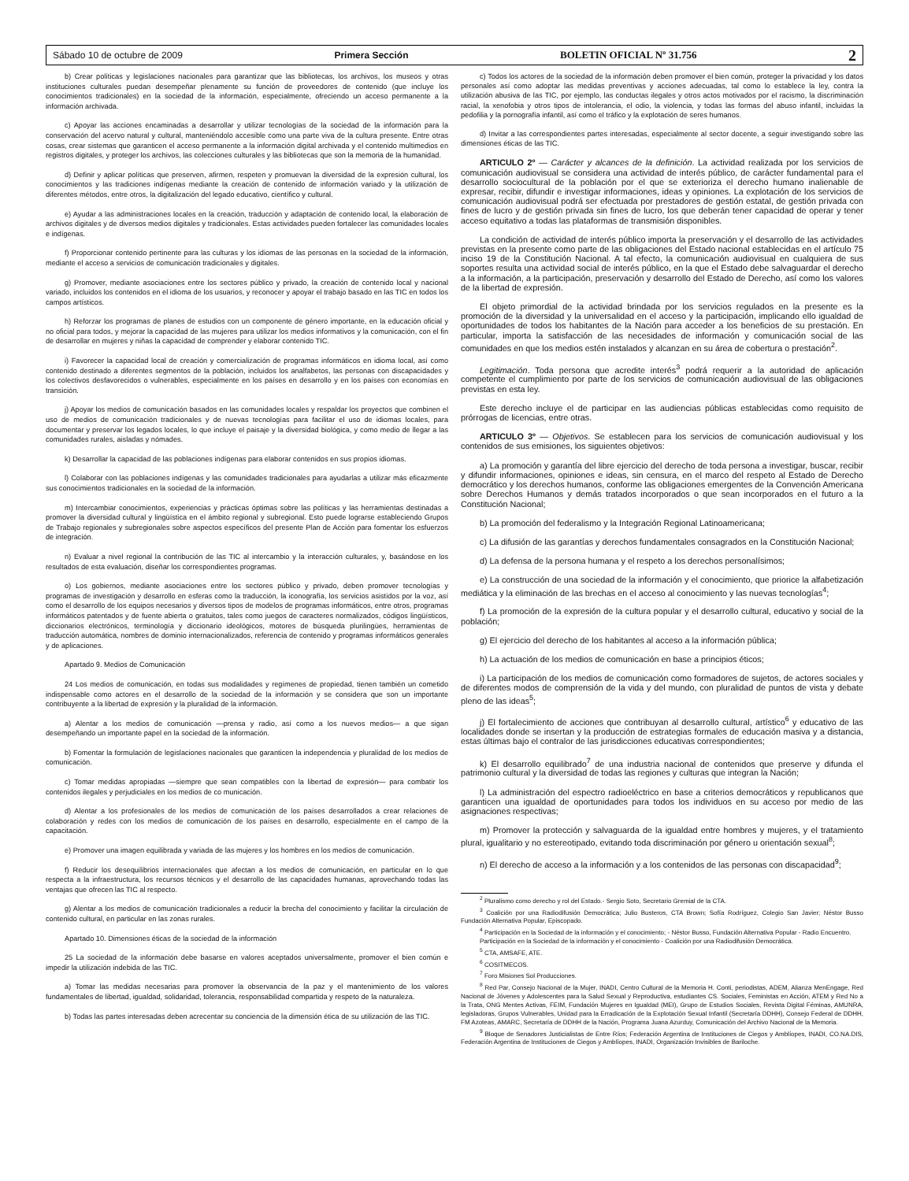Sábado 10 de octubre de 2009 Primera Sección BOLETIN OFICIAL Nº 31.756 2
b) Crear políticas y legislaciones nacionales para garantizar que las bibliotecas, los archivos, los museos y otras instituciones culturales puedan desempeñar plenamente su función de proveedores de contenido (que incluye los conocimientos tradicionales) en la sociedad de la información, especialmente, ofreciendo un acceso permanente a la información archivada.
c) Apoyar las acciones encaminadas a desarrollar y utilizar tecnologías de la sociedad de la información para la conservación del acervo natural y cultural, manteniéndolo accesible como una parte viva de la cultura presente. Entre otras cosas, crear sistemas que garanticen el acceso permanente a la información digital archivada y el contenido multimedios en registros digitales, y proteger los archivos, las colecciones culturales y las bibliotecas que son la memoria de la humanidad.
d) Definir y aplicar políticas que preserven, afirmen, respeten y promuevan la diversidad de la expresión cultural, los conocimientos y las tradiciones indígenas mediante la creación de contenido de información variado y la utilización de diferentes métodos, entre otros, la digitalización del legado educativo, científico y cultural.
e) Ayudar a las administraciones locales en la creación, traducción y adaptación de contenido local, la elaboración de archivos digitales y de diversos medios digitales y tradicionales. Estas actividades pueden fortalecer las comunidades locales e indígenas.
f) Proporcionar contenido pertinente para las culturas y los idiomas de las personas en la sociedad de la información, mediante el acceso a servicios de comunicación tradicionales y digitales.
g) Promover, mediante asociaciones entre los sectores público y privado, la creación de contenido local y nacional variado, incluidos los contenidos en el idioma de los usuarios, y reconocer y apoyar el trabajo basado en las TIC en todos los campos artísticos.
h) Reforzar los programas de planes de estudios con un componente de género importante, en la educación oficial y no oficial para todos, y mejorar la capacidad de las mujeres para utilizar los medios informativos y la comunicación, con el fin de desarrollar en mujeres y niñas la capacidad de comprender y elaborar contenido TIC.
i) Favorecer la capacidad local de creación y comercialización de programas informáticos en idioma local, así como contenido destinado a diferentes segmentos de la población, incluidos los analfabetos, las personas con discapacidades y los colectivos desfavorecidos o vulnerables, especialmente en los países en desarrollo y en los países con economías en transición.
j) Apoyar los medios de comunicación basados en las comunidades locales y respaldar los proyectos que combinen el uso de medios de comunicación tradicionales y de nuevas tecnologías para facilitar el uso de idiomas locales, para documentar y preservar los legados locales, lo que incluye el paisaje y la diversidad biológica, y como medio de llegar a las comunidades rurales, aisladas y nómades.
k) Desarrollar la capacidad de las poblaciones indígenas para elaborar contenidos en sus propios idiomas.
l) Colaborar con las poblaciones indígenas y las comunidades tradicionales para ayudarlas a utilizar más eficazmente sus conocimientos tradicionales en la sociedad de la información.
m) Intercambiar conocimientos, experiencias y prácticas óptimas sobre las políticas y las herramientas destinadas a promover la diversidad cultural y lingüística en el ámbito regional y subregional. Esto puede lograrse estableciendo Grupos de Trabajo regionales y subregionales sobre aspectos específicos del presente Plan de Acción para fomentar los esfuerzos de integración.
n) Evaluar a nivel regional la contribución de las TIC al intercambio y la interacción culturales, y, basándose en los resultados de esta evaluación, diseñar los correspondientes programas.
o) Los gobiernos, mediante asociaciones entre los sectores público y privado, deben promover tecnologías y programas de investigación y desarrollo en esferas como la traducción, la iconografía, los servicios asistidos por la voz, así como el desarrollo de los equipos necesarios y diversos tipos de modelos de programas informáticos, entre otros, programas informáticos patentados y de fuente abierta o gratuitos, tales como juegos de caracteres normalizados, códigos lingüísticos, diccionarios electrónicos, terminología y diccionario ideológicos, motores de búsqueda plurilingües, herramientas de traducción automática, nombres de dominio internacionalizados, referencia de contenido y programas informáticos generales y de aplicaciones.
Apartado 9. Medios de Comunicación
24 Los medios de comunicación, en todas sus modalidades y regímenes de propiedad, tienen también un cometido indispensable como actores en el desarrollo de la sociedad de la información y se considera que son un importante contribuyente a la libertad de expresión y la pluralidad de la información.
a) Alentar a los medios de comunicación —prensa y radio, así como a los nuevos medios— a que sigan desempeñando un importante papel en la sociedad de la información.
b) Fomentar la formulación de legislaciones nacionales que garanticen la independencia y pluralidad de los medios de comunicación.
c) Tomar medidas apropiadas —siempre que sean compatibles con la libertad de expresión— para combatir los contenidos ilegales y perjudiciales en los medios de co municación.
d) Alentar a los profesionales de los medios de comunicación de los países desarrollados a crear relaciones de colaboración y redes con los medios de comunicación de los países en desarrollo, especialmente en el campo de la capacitación.
e) Promover una imagen equilibrada y variada de las mujeres y los hombres en los medios de comunicación.
f) Reducir los desequilibrios internacionales que afectan a los medios de comunicación, en particular en lo que respecta a la infraestructura, los recursos técnicos y el desarrollo de las capacidades humanas, aprovechando todas las ventajas que ofrecen las TIC al respecto.
g) Alentar a los medios de comunicación tradicionales a reducir la brecha del conocimiento y facilitar la circulación de contenido cultural, en particular en las zonas rurales.
Apartado 10. Dimensiones éticas de la sociedad de la información
25 La sociedad de la información debe basarse en valores aceptados universalmente, promover el bien común e impedir la utilización indebida de las TIC.
a) Tomar las medidas necesarias para promover la observancia de la paz y el mantenimiento de los valores fundamentales de libertad, igualdad, solidaridad, tolerancia, responsabilidad compartida y respeto de la naturaleza.
b) Todas las partes interesadas deben acrecentar su conciencia de la dimensión ética de su utilización de las TIC.
c) Todos los actores de la sociedad de la información deben promover el bien común, proteger la privacidad y los datos personales así como adoptar las medidas preventivas y acciones adecuadas, tal como lo establece la ley, contra la utilización abusiva de las TIC, por ejemplo, las conductas ilegales y otros actos motivados por el racismo, la discriminación racial, la xenofobia y otros tipos de intolerancia, el odio, la violencia, y todas las formas del abuso infantil, incluidas la pedofilia y la pornografía infantil, así como el tráfico y la explotación de seres humanos.
d) Invitar a las correspondientes partes interesadas, especialmente al sector docente, a seguir investigando sobre las dimensiones éticas de las TIC.
ARTICULO 2º — Carácter y alcances de la definición. La actividad realizada por los servicios de comunicación audiovisual se considera una actividad de interés público, de carácter fundamental para el desarrollo sociocultural de la población por el que se exterioriza el derecho humano inalienable de expresar, recibir, difundir e investigar informaciones, ideas y opiniones. La explotación de los servicios de comunicación audiovisual podrá ser efectuada por prestadores de gestión estatal, de gestión privada con fines de lucro y de gestión privada sin fines de lucro, los que deberán tener capacidad de operar y tener acceso equitativo a todas las plataformas de transmisión disponibles.
La condición de actividad de interés público importa la preservación y el desarrollo de las actividades previstas en la presente como parte de las obligaciones del Estado nacional establecidas en el artículo 75 inciso 19 de la Constitución Nacional. A tal efecto, la comunicación audiovisual en cualquiera de sus soportes resulta una actividad social de interés público, en la que el Estado debe salvaguardar el derecho a la información, a la participación, preservación y desarrollo del Estado de Derecho, así como los valores de la libertad de expresión.
El objeto primordial de la actividad brindada por los servicios regulados en la presente es la promoción de la diversidad y la universalidad en el acceso y la participación, implicando ello igualdad de oportunidades de todos los habitantes de la Nación para acceder a los beneficios de su prestación. En particular, importa la satisfacción de las necesidades de información y comunicación social de las comunidades en que los medios estén instalados y alcanzan en su área de cobertura o prestación<sup>2</sup>.
Legitimación. Toda persona que acredite interés<sup>3</sup> podrá requerir a la autoridad de aplicación competente el cumplimiento por parte de los servicios de comunicación audiovisual de las obligaciones previstas en esta ley.
Este derecho incluye el de participar en las audiencias públicas establecidas como requisito de prórrogas de licencias, entre otras.
ARTICULO 3º — Objetivos. Se establecen para los servicios de comunicación audiovisual y los contenidos de sus emisiones, los siguientes objetivos:
a) La promoción y garantía del libre ejercicio del derecho de toda persona a investigar, buscar, recibir y difundir informaciones, opiniones e ideas, sin censura, en el marco del respeto al Estado de Derecho democrático y los derechos humanos, conforme las obligaciones emergentes de la Convención Americana sobre Derechos Humanos y demás tratados incorporados o que sean incorporados en el futuro a la Constitución Nacional;
b) La promoción del federalismo y la Integración Regional Latinoamericana;
c) La difusión de las garantías y derechos fundamentales consagrados en la Constitución Nacional;
d) La defensa de la persona humana y el respeto a los derechos personalísimos;
e) La construcción de una sociedad de la información y el conocimiento, que priorice la alfabetización mediática y la eliminación de las brechas en el acceso al conocimiento y las nuevas tecnologías<sup>4</sup>;
f) La promoción de la expresión de la cultura popular y el desarrollo cultural, educativo y social de la población;
g) El ejercicio del derecho de los habitantes al acceso a la información pública;
h) La actuación de los medios de comunicación en base a principios éticos;
i) La participación de los medios de comunicación como formadores de sujetos, de actores sociales y de diferentes modos de comprensión de la vida y del mundo, con pluralidad de puntos de vista y debate pleno de las ideas<sup>5</sup>;
j) El fortalecimiento de acciones que contribuyan al desarrollo cultural, artístico<sup>6</sup> y educativo de las localidades donde se insertan y la producción de estrategias formales de educación masiva y a distancia, estas últimas bajo el contralor de las jurisdicciones educativas correspondientes;
k) El desarrollo equilibrado<sup>7</sup> de una industria nacional de contenidos que preserve y difunda el patrimonio cultural y la diversidad de todas las regiones y culturas que integran la Nación;
l) La administración del espectro radioeléctrico en base a criterios democráticos y republicanos que garanticen una igualdad de oportunidades para todos los individuos en su acceso por medio de las asignaciones respectivas;
m) Promover la protección y salvaguarda de la igualdad entre hombres y mujeres, y el tratamiento plural, igualitario y no estereotipado, evitando toda discriminación por género u orientación sexual<sup>8</sup>;
n) El derecho de acceso a la información y a los contenidos de las personas con discapacidad<sup>9</sup>;
<sup>2</sup> Pluralismo como derecho y rol del Estado.- Sergio Soto, Secretario Gremial de la CTA.
<sup>3</sup> Coalición por una Radiodifusión Democrática; Julio Busteros, CTA Brown; Sofía Rodríguez, Colegio San Javier; Néstor Busso Fundación Alternativa Popular, Episcopado.
<sup>4</sup> Participación en la Sociedad de la información y el conocimiento; - Néstor Busso, Fundación Alternativa Popular - Radio Encuentro.
Participación en la Sociedad de la información y el conocimiento - Coalición por una Radiodifusión Democrática.
<sup>5</sup> CTA, AMSAFE, ATE.
<sup>6</sup> COSITMECOS.
<sup>7</sup> Foro Misiones Sol Producciones.
<sup>8</sup> Red Par, Consejo Nacional de la Mujer, INADI, Centro Cultural de la Memoria H. Conti, periodistas, ADEM, Alianza MenEngage, Red Nacional de Jóvenes y Adolescentes para la Salud Sexual y Reproductiva, estudiantes CS. Sociales, Feministas en Acción, ATEM y Red No a la Trata, ONG Mentes Activas, FEIM, Fundación Mujeres en Igualdad (MEI), Grupo de Estudios Sociales, Revista Digital Féminas, AMUNRA, legisladoras, Grupos Vulnerables, Unidad para la Erradicación de la Explotación Sexual Infantil (Secretaría DDHH), Consejo Federal de DDHH, FM Azoteas, AMARC, Secretaría de DDHH de la Nación, Programa Juana Azurduy, Comunicación del Archivo Nacional de la Memoria.
<sup>9</sup> Bloque de Senadores Justicialistas de Entre Ríos; Federación Argentina de Instituciones de Ciegos y Amblíopes, INADI, CO.NA.DIS, Federación Argentina de Instituciones de Ciegos y Amblíopes, INADI, Organización Invisibles de Bariloche.